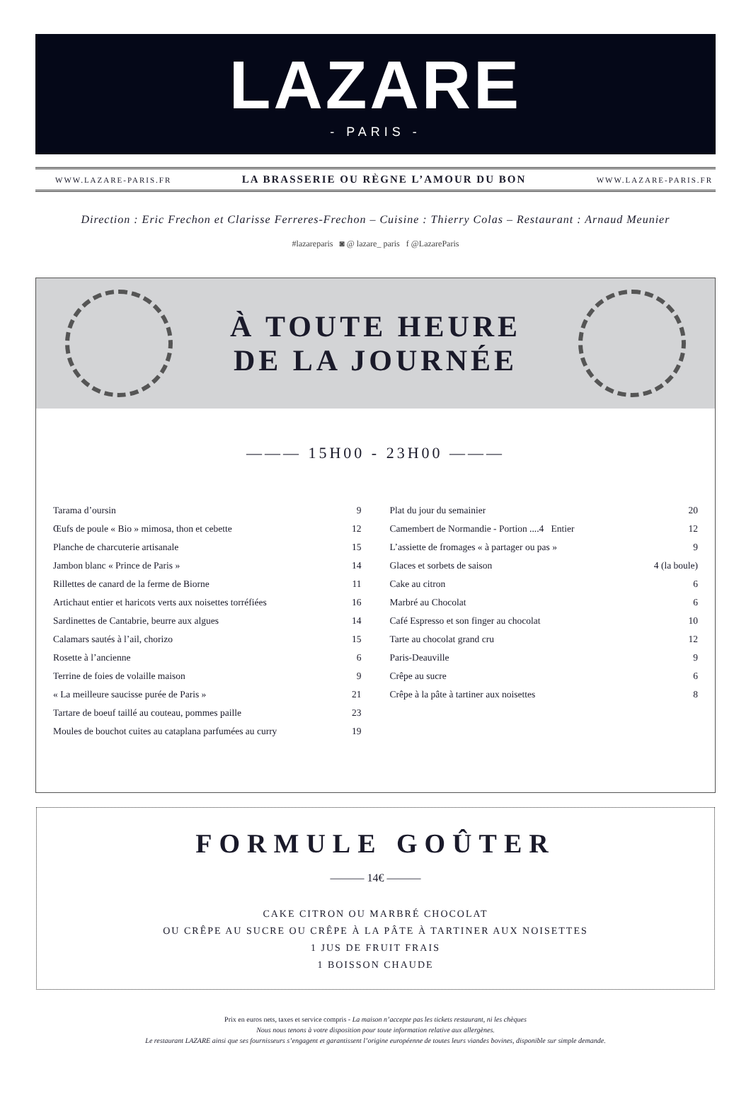LAZARE
- PARIS -
WWW.LAZARE-PARIS.FR LA BRASSERIE OU RÈGNE L’AMOUR DU BON WWW.LAZARE-PARIS.FR
Direction : Eric Frechon et Clarisse Ferreres-Frechon – Cuisine : Thierry Colas – Restaurant : Arnaud Meunier
#lazareparis ◙ @ lazare_ paris f @LazareParis
À TOUTE HEURE
DE LA JOURNÉE
——— 15H00 - 23H00 ———
Tarama d’oursin 9
Œufs de poule « Bio » mimosa, thon et cebette 12
Planche de charcuterie artisanale 15
Jambon blanc « Prince de Paris » 14
Rillettes de canard de la ferme de Biorne 11
Artichaut entier et haricots verts aux noisettes torréfiées 16
Sardinettes de Cantabrie, beurre aux algues 14
Calamars sautés à l’ail, chorizo 15
Rosette à l’ancienne 6
Terrine de foies de volaille maison 9
« La meilleure saucisse purée de Paris » 21
Tartare de boeuf taillé au couteau, pommes paille 23
Moules de bouchot cuites au cataplana parfumées au curry 19
Plat du jour du semainier 20
Camembert de Normandie - Portion ....4 Entier 12
L’assiette de fromages « à partager ou pas » 9
Glaces et sorbets de saison 4 (la boule)
Cake au citron 6
Marbré au Chocolat 6
Café Espresso et son finger au chocolat 10
Tarte au chocolat grand cru 12
Paris-Deauville 9
Crêpe au sucre 6
Crêpe à la pâte à tartiner aux noisettes 8
FORMULE GOÛTER
——— 14€ ———
CAKE CITRON OU MARBRÉ CHOCOLAT
OU CRÊPE AU SUCRE OU CRÊPE À LA PÂTE À TARTINER AUX NOISETTES
1 JUS DE FRUIT FRAIS
1 BOISSON CHAUDE
Prix en euros nets, taxes et service compris - La maison n’accepte pas les tickets restaurant, ni les chèques
Nous nous tenons à votre disposition pour toute information relative aux allergènes.
Le restaurant LAZARE ainsi que ses fournisseurs s’engagent et garantissent l’origine européenne de toutes leurs viandes bovines, disponible sur simple demande.